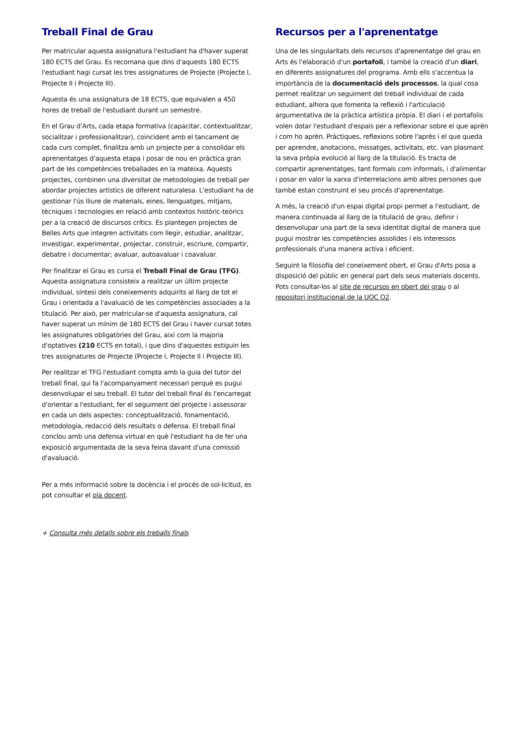Treball Final de Grau
Per matricular aquesta assignatura l'estudiant ha d'haver superat 180 ECTS del Grau. Es recomana que dins d'aquests 180 ECTS l'estudiant hagi cursat les tres assignatures de Projecte (Projecte I, Projecte II i Projecte III).
Aquesta és una assignatura de 18 ECTS, que equivalen a 450 hores de treball de l'estudiant durant un semestre.
En el Grau d'Arts, cada etapa formativa (capacitar, contextualitzar, socialitzar i professionalitzar), coincident amb el tancament de cada curs complet, finalitza amb un projecte per a consolidar els aprenentatges d'aquesta etapa i posar de nou en pràctica gran part de les competències treballades en la mateixa. Aquests projectes, combinen una diversitat de metodologies de treball per abordar projectes artístics de diferent naturalesa. L'estudiant ha de gestionar l'ús lliure de materials, eines, llenguatges, mitjans, tècniques i tecnologies en relació amb contextos històric-teòrics per a la creació de discursos crítics. Es plantegen projectes de Belles Arts que integren activitats com llegir, estudiar, analitzar, investigar, experimentar, projectar, construir, escriure, compartir, debatre i documentar; avaluar, autoavaluar i coavaluar.
Per finalitzar el Grau es cursa el Treball Final de Grau (TFG). Aquesta assignatura consisteix a realitzar un últim projecte individual, síntesi dels coneixements adquirits al llarg de tot el Grau i orientada a l'avaluació de les competències associades a la titulació. Per això, per matricular-se d'aquesta assignatura, cal haver superat un mínim de 180 ECTS del Grau i haver cursat totes les assignatures obligatòries del Grau, així com la majoria d'optatives (210 ECTS en total), i que dins d'aquestes estiguin les tres assignatures de Projecte (Projecte I, Projecte II i Projecte III).
Per realitzar el TFG l'estudiant compta amb la guia del tutor del treball final, qui fa l'acompanyament necessari perquè es pugui desenvolupar el seu treball. El tutor del treball final és l'encarregat d'orientar a l'estudiant, fer el seguiment del projecte i assessorar en cada un dels aspectes: conceptualització, fonamentació, metodologia, redacció dels resultats o defensa. El treball final conclou amb una defensa virtual en què l'estudiant ha de fer una exposició argumentada de la seva feina davant d'una comissió d'avaluació.
Per a més informació sobre la docència i el procés de sol·licitud, es pot consultar el pla docent.
+ Consulta més detalls sobre els treballs finals
Recursos per a l'aprenentatge
Una de les singularitats dels recursos d'aprenentatge del grau en Arts és l'elaboració d'un portafoli, i també la creació d'un diari, en diferents assignatures del programa. Amb ells s'accentua la importància de la documentació dels processos, la qual cosa permet realitzar un seguiment del treball individual de cada estudiant, alhora que fomenta la reflexió i l'articulació argumentativa de la pràctica artística pròpia. El diari i el portafolis volen dotar l'estudiant d'espais per a reflexionar sobre el que aprèn i com ho aprèn. Pràctiques, reflexions sobre l'après i el que queda per aprendre, anotacions, missatges, activitats, etc. van plasmant la seva pròpia evolució al llarg de la titulació. Es tracta de compartir aprenentatges, tant formals com informals, i d'alimentar i posar en valor la xarxa d'interrelacions amb altres persones que també estan construint el seu procés d'aprenentatge.
A més, la creació d'un espai digital propi permet a l'estudiant, de manera continuada al llarg de la titulació de grau, definir i desenvolupar una part de la seva identitat digital de manera que pugui mostrar les competències assolides i els interessos professionals d'una manera activa i eficient.
Seguint la filosofia del coneixement obert, el Grau d'Arts posa a disposició del públic en general part dels seus materials docents. Pots consultar-los al site de recursos en obert del grau o al repositori institucional de la UOC O2.